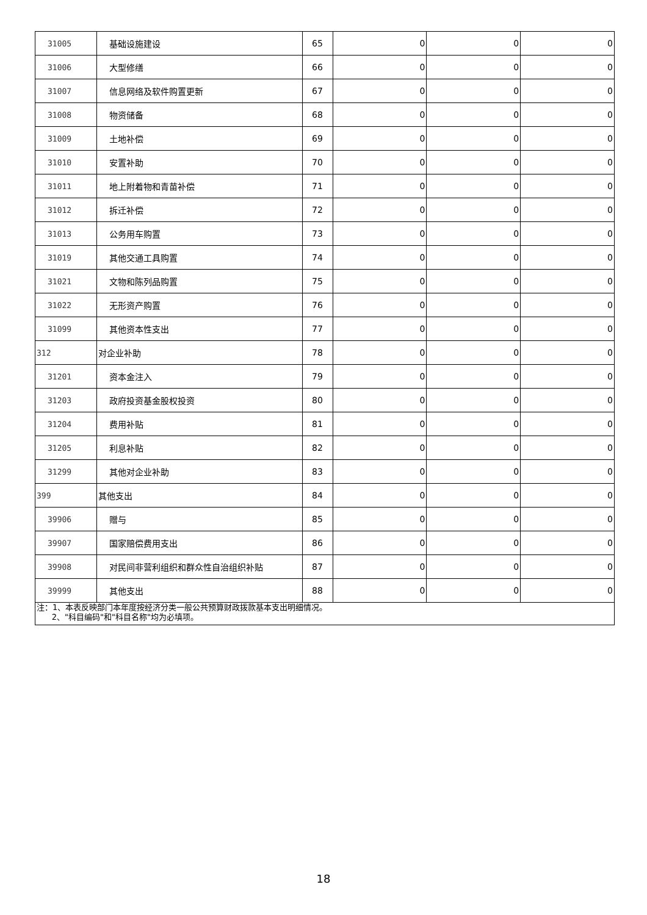| 31005 | 基础设施建设 | 65 | 0 | 0 | 0 |
| 31006 | 大型修缮 | 66 | 0 | 0 | 0 |
| 31007 | 信息网络及软件购置更新 | 67 | 0 | 0 | 0 |
| 31008 | 物资储备 | 68 | 0 | 0 | 0 |
| 31009 | 土地补偿 | 69 | 0 | 0 | 0 |
| 31010 | 安置补助 | 70 | 0 | 0 | 0 |
| 31011 | 地上附着物和青苗补偿 | 71 | 0 | 0 | 0 |
| 31012 | 拆迁补偿 | 72 | 0 | 0 | 0 |
| 31013 | 公务用车购置 | 73 | 0 | 0 | 0 |
| 31019 | 其他交通工具购置 | 74 | 0 | 0 | 0 |
| 31021 | 文物和陈列品购置 | 75 | 0 | 0 | 0 |
| 31022 | 无形资产购置 | 76 | 0 | 0 | 0 |
| 31099 | 其他资本性支出 | 77 | 0 | 0 | 0 |
| 312 | 对企业补助 | 78 | 0 | 0 | 0 |
| 31201 | 资本金注入 | 79 | 0 | 0 | 0 |
| 31203 | 政府投资基金股权投资 | 80 | 0 | 0 | 0 |
| 31204 | 费用补贴 | 81 | 0 | 0 | 0 |
| 31205 | 利息补贴 | 82 | 0 | 0 | 0 |
| 31299 | 其他对企业补助 | 83 | 0 | 0 | 0 |
| 399 | 其他支出 | 84 | 0 | 0 | 0 |
| 39906 | 赠与 | 85 | 0 | 0 | 0 |
| 39907 | 国家赔偿费用支出 | 86 | 0 | 0 | 0 |
| 39908 | 对民间非营利组织和群众性自治组织补贴 | 87 | 0 | 0 | 0 |
| 39999 | 其他支出 | 88 | 0 | 0 | 0 |
| 注：1、本表反映部门本年度按经济分类一般公共预算财政拨款基本支出明细情况。 2、"科目编码"和"科目名称"均为必填项。 | | | | | |
18